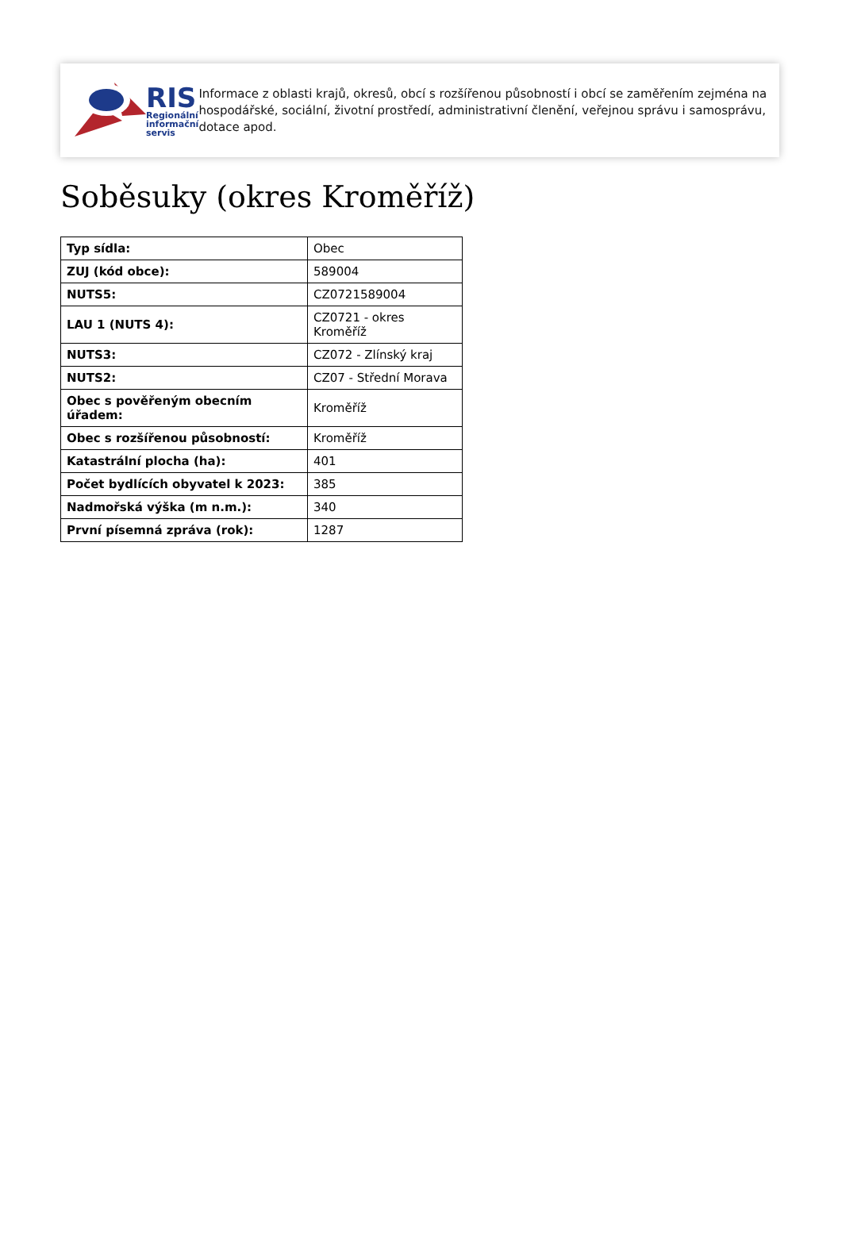RIS
Regionální
informační
servis
Informace z oblasti krajů, okresů, obcí s rozšířenou působností i obcí se zaměřením zejména na hospodářské, sociální, životní prostředí, administrativní členění, veřejnou správu i samosprávu, dotace apod.
Soběsuky (okres Kroměříž)
| Typ sídla: | Obec |
| ZUJ (kód obce): | 589004 |
| NUTS5: | CZ0721589004 |
| LAU 1 (NUTS 4): | CZ0721 - okres Kroměříž |
| NUTS3: | CZ072 - Zlínský kraj |
| NUTS2: | CZ07 - Střední Morava |
| Obec s pověřeným obecním úřadem: | Kroměříž |
| Obec s rozšířenou působností: | Kroměříž |
| Katastrální plocha (ha): | 401 |
| Počet bydlících obyvatel k 2023: | 385 |
| Nadmořská výška (m n.m.): | 340 |
| První písemná zpráva (rok): | 1287 |